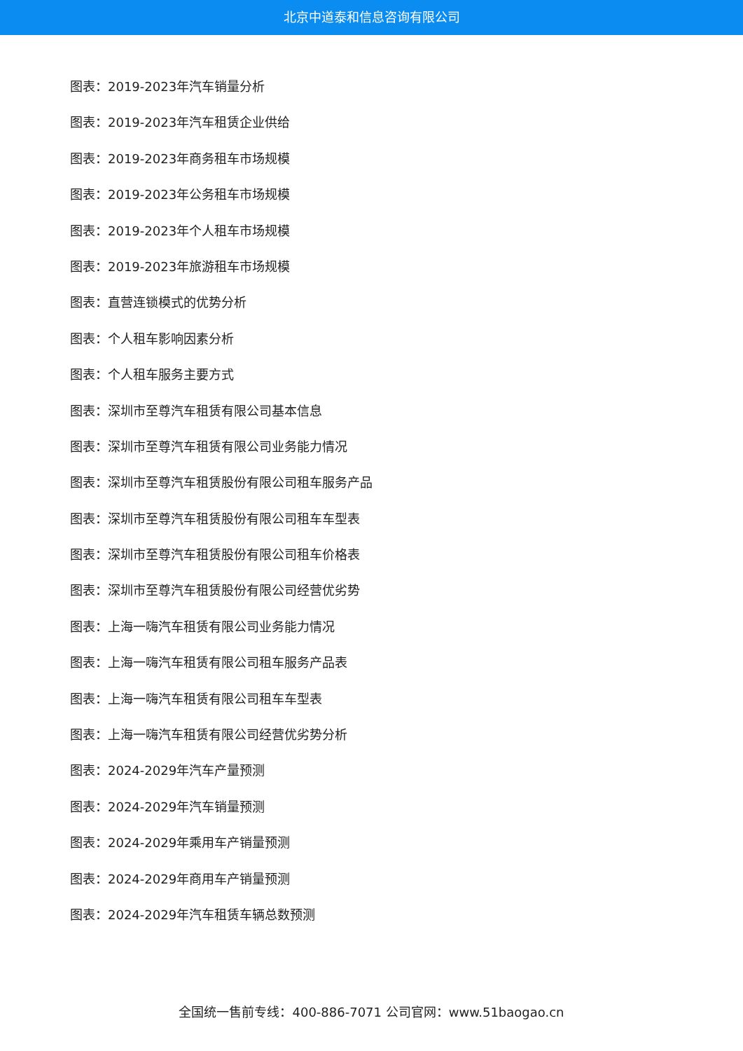北京中道泰和信息咨询有限公司
图表：2019-2023年汽车销量分析
图表：2019-2023年汽车租赁企业供给
图表：2019-2023年商务租车市场规模
图表：2019-2023年公务租车市场规模
图表：2019-2023年个人租车市场规模
图表：2019-2023年旅游租车市场规模
图表：直营连锁模式的优势分析
图表：个人租车影响因素分析
图表：个人租车服务主要方式
图表：深圳市至尊汽车租赁有限公司基本信息
图表：深圳市至尊汽车租赁有限公司业务能力情况
图表：深圳市至尊汽车租赁股份有限公司租车服务产品
图表：深圳市至尊汽车租赁股份有限公司租车车型表
图表：深圳市至尊汽车租赁股份有限公司租车价格表
图表：深圳市至尊汽车租赁股份有限公司经营优劣势
图表：上海一嗨汽车租赁有限公司业务能力情况
图表：上海一嗨汽车租赁有限公司租车服务产品表
图表：上海一嗨汽车租赁有限公司租车车型表
图表：上海一嗨汽车租赁有限公司经营优劣势分析
图表：2024-2029年汽车产量预测
图表：2024-2029年汽车销量预测
图表：2024-2029年乘用车产销量预测
图表：2024-2029年商用车产销量预测
图表：2024-2029年汽车租赁车辆总数预测
全国统一售前专线：400-886-7071 公司官网：www.51baogao.cn